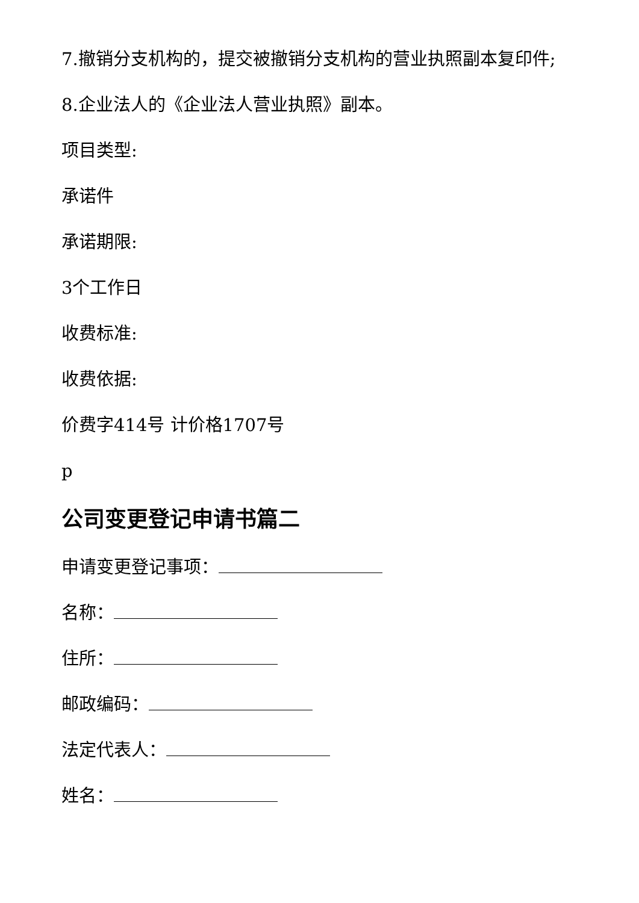7.撤销分支机构的，提交被撤销分支机构的营业执照副本复印件;
8.企业法人的《企业法人营业执照》副本。
项目类型:
承诺件
承诺期限:
3个工作日
收费标准:
收费依据:
价费字414号 计价格1707号
p
公司变更登记申请书篇二
申请变更登记事项：
名称：
住所：
邮政编码：
法定代表人：
姓名：